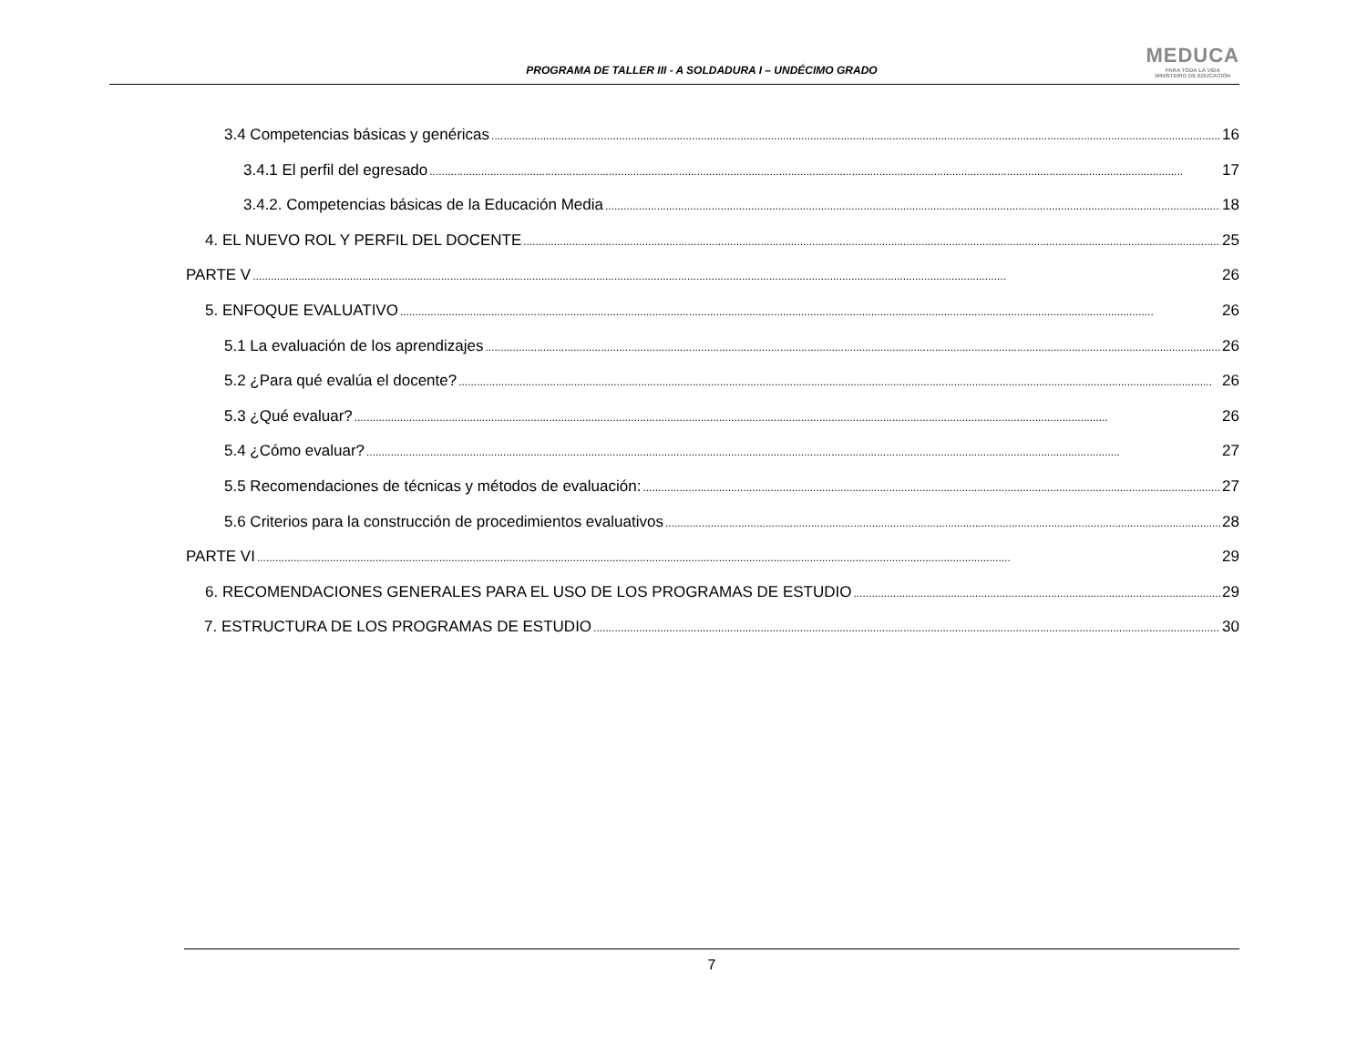PROGRAMA DE TALLER III - A SOLDADURA I – UNDÉCIMO GRADO
MEDUCA
PARA TODA LA VIDA
MINISTERIO DE EDUCACIÓN
3.4 Competencias básicas y genéricas 16
3.4.1 El perfil del egresado 17
3.4.2. Competencias básicas de la Educación Media 18
4. EL NUEVO ROL Y PERFIL DEL DOCENTE 25
PARTE V 26
5. ENFOQUE EVALUATIVO 26
5.1 La evaluación de los aprendizajes 26
5.2 ¿Para qué evalúa el docente? 26
5.3 ¿Qué evaluar? 26
5.4 ¿Cómo evaluar? 27
5.5 Recomendaciones de técnicas y métodos de evaluación: 27
5.6 Criterios para la construcción de procedimientos evaluativos 28
PARTE VI 29
6. RECOMENDACIONES GENERALES PARA EL USO DE LOS PROGRAMAS DE ESTUDIO 29
7. ESTRUCTURA DE LOS PROGRAMAS DE ESTUDIO 30
7